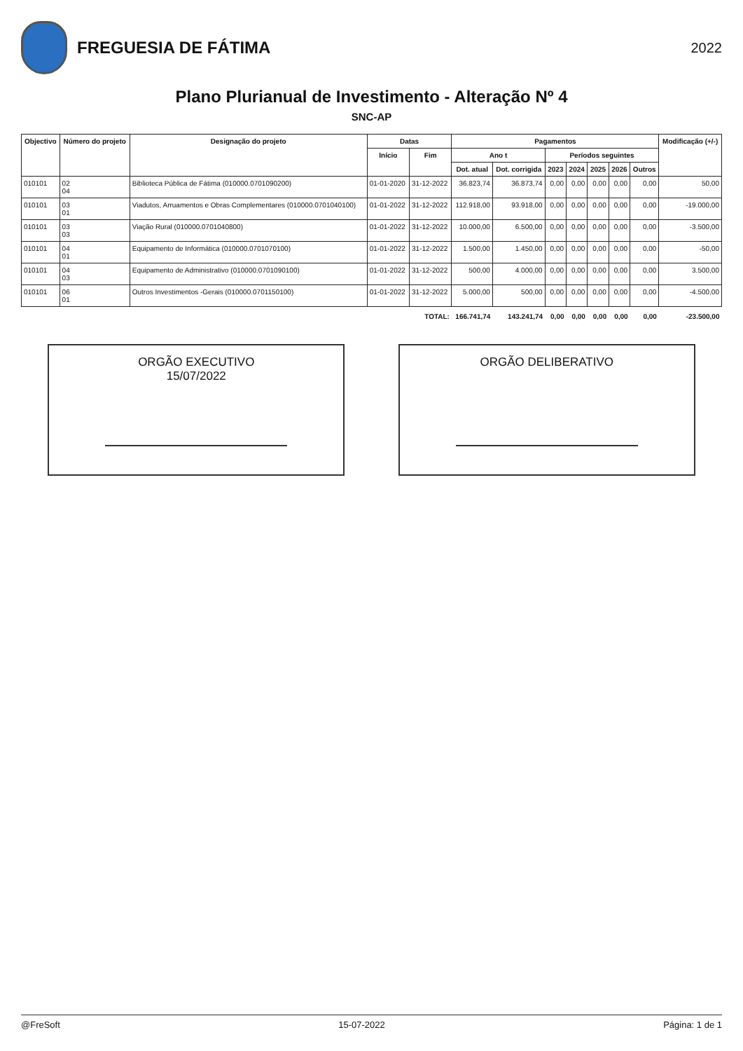FREGUESIA DE FÁTIMA
2022
Plano Plurianual de Investimento - Alteração Nº 4
SNC-AP
| Objectivo | Número do projeto | Designação do projeto | Datas | | Pagamentos | | | | | | | Modificação (+/-) |
| --- | --- | --- | --- | --- | --- | --- | --- | --- | --- | --- | --- | --- |
| | | | Início | Fim | Ano t | | Períodos seguintes | | | | | |
| | | | | | Dot. atual | Dot. corrigida | 2023 | 2024 | 2025 | 2026 | Outros | |
| 010101 | 02 04 | Biblioteca Pública de Fátima (010000.0701090200) | 01-01-2020 | 31-12-2022 | 36.823,74 | 36.873,74 | 0,00 | 0,00 | 0,00 | 0,00 | 0,00 | 50,00 |
| 010101 | 03 01 | Viadutos, Arruamentos e Obras Complementares (010000.0701040100) | 01-01-2022 | 31-12-2022 | 112.918,00 | 93.918,00 | 0,00 | 0,00 | 0,00 | 0,00 | 0,00 | -19.000,00 |
| 010101 | 03 03 | Viação Rural (010000.0701040800) | 01-01-2022 | 31-12-2022 | 10.000,00 | 6.500,00 | 0,00 | 0,00 | 0,00 | 0,00 | 0,00 | -3.500,00 |
| 010101 | 04 01 | Equipamento de Informática (010000.0701070100) | 01-01-2022 | 31-12-2022 | 1.500,00 | 1.450,00 | 0,00 | 0,00 | 0,00 | 0,00 | 0,00 | -50,00 |
| 010101 | 04 03 | Equipamento de Administrativo (010000.0701090100) | 01-01-2022 | 31-12-2022 | 500,00 | 4.000,00 | 0,00 | 0,00 | 0,00 | 0,00 | 0,00 | 3.500,00 |
| 010101 | 06 01 | Outros Investimentos -Gerais (010000.0701150100) | 01-01-2022 | 31-12-2022 | 5.000,00 | 500,00 | 0,00 | 0,00 | 0,00 | 0,00 | 0,00 | -4.500,00 |
| TOTAL: | | | | | 166.741,74 | 143.241,74 | 0,00 | 0,00 | 0,00 | 0,00 | 0,00 | -23.500,00 |
ORGÃO EXECUTIVO
15/07/2022
ORGÃO DELIBERATIVO
@FreSoft 15-07-2022 Página: 1 de 1